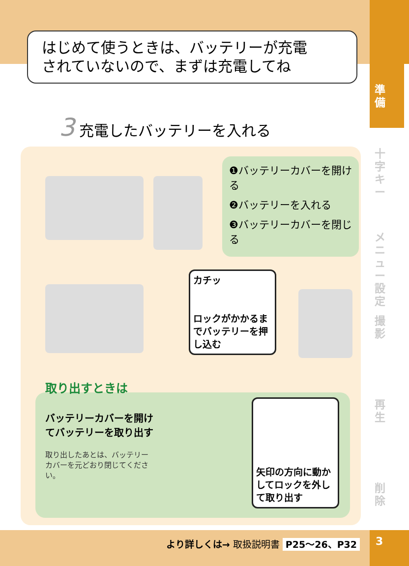はじめて使うときは、バッテリーが充電
されていないので、まずは充電してね
3 充電したバッテリーを入れる
❶バッテリーカバーを開ける
❷バッテリーを入れる
❸バッテリーカバーを閉じる
カチッ
ロックがかかるまでバッテリーを押し込む
取り出すときは
バッテリーカバーを開けてバッテリーを取り出す
取り出したあとは、バッテリーカバーを元どおり閉じてください。
矢印の方向に動かしてロックを外して取り出す
準
備
十
字
キ
ー
メ
ニ
ュ
ー
設
定
撮
影
再
生
削
除
より詳しくは→ 取扱説明書 P25～26、P32 3